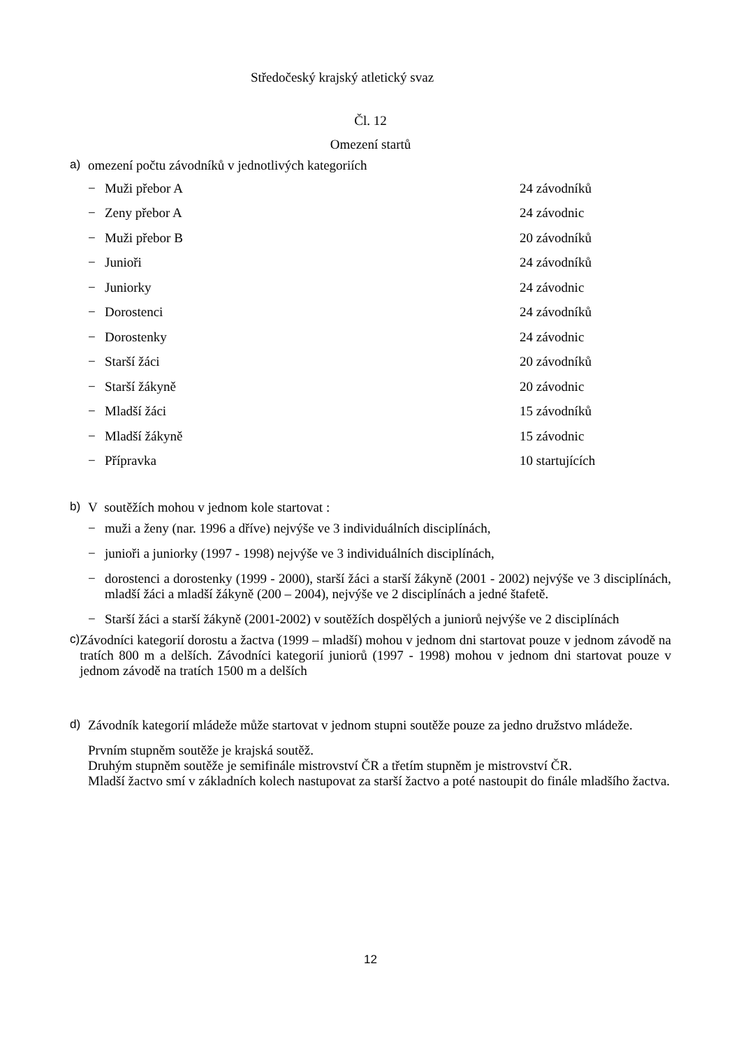Středočeský krajský atletický svaz
Čl. 12
Omezení startů
a) omezení počtu závodníků v jednotlivých kategoriích
− Muži přebor A 24 závodníků
− Zeny přebor A 24 závodnic
− Muži přebor B 20 závodníků
− Junioři 24 závodníků
− Juniorky 24 závodnic
− Dorostenci 24 závodníků
− Dorostenky 24 závodnic
− Starší žáci 20 závodníků
− Starší žákyně 20 závodnic
− Mladší žáci 15 závodníků
− Mladší žákyně 15 závodnic
− Přípravka 10 startujících
b) V soutěžích mohou v jednom kole startovat :
− muži a ženy (nar. 1996 a dříve) nejvýše ve 3 individuálních disciplínách,
− junioři a juniorky (1997 - 1998) nejvýše ve 3 individuálních disciplínách,
− dorostenci a dorostenky (1999 - 2000), starší žáci a starší žákyně (2001 - 2002) nejvýše ve 3 disciplínách, mladší žáci a mladší žákyně (200 – 2004), nejvýše ve 2 disciplínách a jedné štafetě.
− Starší žáci a starší žákyně (2001-2002) v soutěžích dospělých a juniorů nejvýše ve 2 disciplínách
c) Závodníci kategorií dorostu a žactva (1999 – mladší) mohou v jednom dni startovat pouze v jednom závodě na tratích 800 m a delších. Závodníci kategorií juniorů (1997 - 1998) mohou v jednom dni startovat pouze v jednom závodě na tratích 1500 m a delších
d) Závodník kategorií mládeže může startovat v jednom stupni soutěže pouze za jedno družstvo mládeže.
Prvním stupněm soutěže je krajská soutěž.
Druhým stupněm soutěže je semifinále mistrovství ČR a třetím stupněm je mistrovství ČR.
Mladší žactvo smí v základních kolech nastupovat za starší žactvo a poté nastoupit do finále mladšího žactva.
12